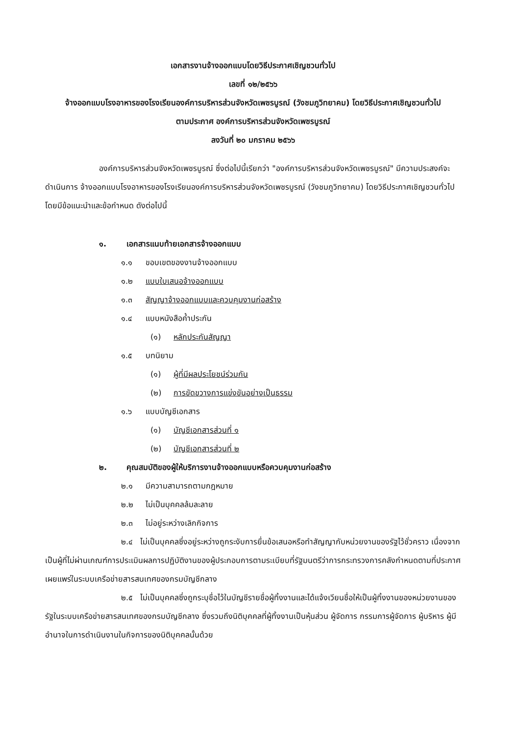เอกสารงานจ้างออกแบบโดยวิธีประกาศเชิญชวนทั่วไป
เลขที่ ๑๒/๒๕๖๖
จ้างออกแบบโรงอาหารของโรงเรียนองค์การบริหารส่วนจังหวัดเพชรบูรณ์ (วังชมภูวิทยาคม) โดยวิธีประกาศเชิญชวนทั่วไป
ตามประกาศ องค์การบริหารส่วนจังหวัดเพชรบูรณ์
ลงวันที่ ๒๐ มกราคม ๒๕๖๖
องค์การบริหารส่วนจังหวัดเพชรบูรณ์ ซึ่งต่อไปนี้เรียกว่า "องค์การบริหารส่วนจังหวัดเพชรบูรณ์" มีความประสงค์จะดำเนินการ จ้างออกแบบโรงอาหารของโรงเรียนองค์การบริหารส่วนจังหวัดเพชรบูรณ์ (วังชมภูวิทยาคม) โดยวิธีประกาศเชิญชวนทั่วไป โดยมีข้อแนะนำและข้อกำหนด ดังต่อไปนี้
๑. เอกสารแนบท้ายเอกสารจ้างออกแบบ
๑.๑ ขอบเขตของงานจ้างออกแบบ
๑.๒ แบบใบเสนอจ้างออกแบบ
๑.๓ สัญญาจ้างออกแบบและควบคุมงานก่อสร้าง
๑.๔ แบบหนังสือค้ำประกัน
(๑) หลักประกันสัญญา
๑.๕ บทนิยาม
(๑) ผู้ที่มีผลประโยชน์ร่วมกัน
(๒) การขัดขวางการแข่งขันอย่างเป็นธรรม
๑.๖ แบบบัญชีเอกสาร
(๑) บัญชีเอกสารส่วนที่ ๑
(๒) บัญชีเอกสารส่วนที่ ๒
๒. คุณสมบัติของผู้ให้บริการงานจ้างออกแบบหรือควบคุมงานก่อสร้าง
๒.๑ มีความสามารถตามกฎหมาย
๒.๒ ไม่เป็นบุคคลล้มละลาย
๒.๓ ไม่อยู่ระหว่างเลิกกิจการ
๒.๔ ไม่เป็นบุคคลซึ่งอยู่ระหว่างถูกระงับการยื่นข้อเสนอหรือทำสัญญากับหน่วยงานของรัฐไว้ชั่วคราว เนื่องจากเป็นผู้ที่ไม่ผ่านเกณฑ์การประเมินผลการปฏิบัติงานของผู้ประกอบการตามระเบียบที่รัฐมนตรีว่าการกระทรวงการคลังกำหนดตามที่ประกาศเผยแพร่ในระบบเครือข่ายสารสนเทศของกรมบัญชีกลาง
๒.๕ ไม่เป็นบุคคลซึ่งถูกระบุชื่อไว้ในบัญชีรายชื่อผู้ทิ้งงานและได้แจ้งเวียนชื่อให้เป็นผู้ทิ้งงานของหน่วยงานของรัฐในระบบเครือข่ายสารสนเทศของกรมบัญชีกลาง ซึ่งรวมถึงนิติบุคคลที่ผู้ทิ้งงานเป็นหุ้นส่วน ผู้จัดการ กรรมการผู้จัดการ ผู้บริหาร ผู้มีอำนาจในการดำเนินงานในกิจการของนิติบุคคลนั้นด้วย